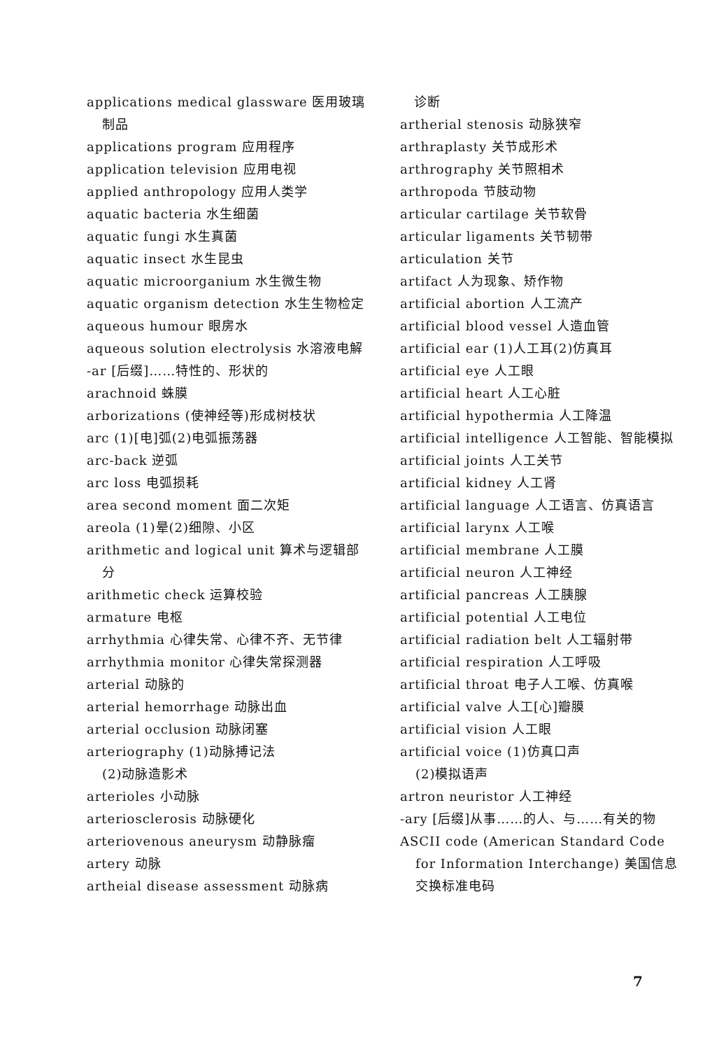applications medical glassware 医用玻璃制品
applications program 应用程序
application television 应用电视
applied anthropology 应用人类学
aquatic bacteria 水生细菌
aquatic fungi 水生真菌
aquatic insect 水生昆虫
aquatic microorganium 水生微生物
aquatic organism detection 水生生物检定
aqueous humour 眼房水
aqueous solution electrolysis 水溶液电解
-ar [后缀]……特性的、形状的
arachnoid 蛛膜
arborizations (使神经等)形成树枝状
arc (1)[电]弧(2)电弧振荡器
arc-back 逆弧
arc loss 电弧损耗
area second moment 面二次矩
areola (1)晕(2)细隙、小区
arithmetic and logical unit 算术与逻辑部分
arithmetic check 运算校验
armature 电枢
arrhythmia 心律失常、心律不齐、无节律
arrhythmia monitor 心律失常探测器
arterial 动脉的
arterial hemorrhage 动脉出血
arterial occlusion 动脉闭塞
arteriography (1)动脉搏记法
(2)动脉造影术
arterioles 小动脉
arteriosclerosis 动脉硬化
arteriovenous aneurysm 动静脉瘤
artery 动脉
artheial disease assessment 动脉病
诊断
artherial stenosis 动脉狭窄
arthraplasty 关节成形术
arthrography 关节照相术
arthropoda 节肢动物
articular cartilage 关节软骨
articular ligaments 关节韧带
articulation 关节
artifact 人为现象、矫作物
artificial abortion 人工流产
artificial blood vessel 人造血管
artificial ear (1)人工耳(2)仿真耳
artificial eye 人工眼
artificial heart 人工心脏
artificial hypothermia 人工降温
artificial intelligence 人工智能、智能模拟
artificial joints 人工关节
artificial kidney 人工肾
artificial language 人工语言、仿真语言
artificial larynx 人工喉
artificial membrane 人工膜
artificial neuron 人工神经
artificial pancreas 人工胰腺
artificial potential 人工电位
artificial radiation belt 人工辐射带
artificial respiration 人工呼吸
artificial throat 电子人工喉、仿真喉
artificial valve 人工[心]瓣膜
artificial vision 人工眼
artificial voice (1)仿真口声
(2)模拟语声
artron neuristor 人工神经
-ary [后缀]从事……的人、与……有关的物
ASCII code (American Standard Code for Information Interchange) 美国信息交换标准电码
7